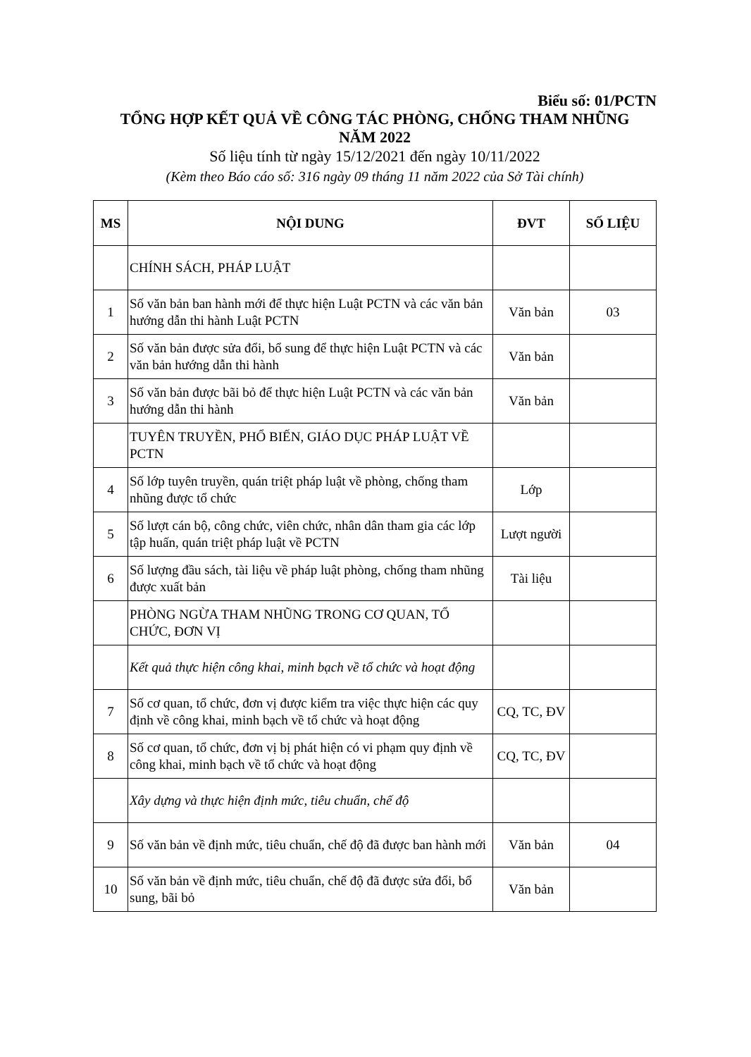Biểu số: 01/PCTN
TỔNG HỢP KẾT QUẢ VỀ CÔNG TÁC PHÒNG, CHỐNG THAM NHŨNG
NĂM 2022
Số liệu tính từ ngày 15/12/2021 đến ngày 10/11/2022
(Kèm theo Báo cáo số: 316 ngày 09 tháng 11 năm 2022 của Sở Tài chính)
| MS | NỘI DUNG | ĐVT | SỐ LIỆU |
| --- | --- | --- | --- |
| | CHÍNH SÁCH, PHÁP LUẬT | | |
| 1 | Số văn bản ban hành mới để thực hiện Luật PCTN và các văn bản hướng dẫn thi hành Luật PCTN | Văn bản | 03 |
| 2 | Số văn bản được sửa đổi, bổ sung để thực hiện Luật PCTN và các văn bản hướng dẫn thi hành | Văn bản | |
| 3 | Số văn bản được bãi bỏ để thực hiện Luật PCTN và các văn bản hướng dẫn thi hành | Văn bản | |
| | TUYÊN TRUYỀN, PHỔ BIẾN, GIÁO DỤC PHÁP LUẬT VỀ PCTN | | |
| 4 | Số lớp tuyên truyền, quán triệt pháp luật về phòng, chống tham nhũng được tổ chức | Lớp | |
| 5 | Số lượt cán bộ, công chức, viên chức, nhân dân tham gia các lớp tập huấn, quán triệt pháp luật về PCTN | Lượt người | |
| 6 | Số lượng đầu sách, tài liệu về pháp luật phòng, chống tham nhũng được xuất bản | Tài liệu | |
| | PHÒNG NGỪA THAM NHŨNG TRONG CƠ QUAN, TỔ CHỨC, ĐƠN VỊ | | |
| | Kết quả thực hiện công khai, minh bạch về tổ chức và hoạt động | | |
| 7 | Số cơ quan, tổ chức, đơn vị được kiểm tra việc thực hiện các quy định về công khai, minh bạch về tổ chức và hoạt động | CQ, TC, ĐV | |
| 8 | Số cơ quan, tổ chức, đơn vị bị phát hiện có vi phạm quy định về công khai, minh bạch về tổ chức và hoạt động | CQ, TC, ĐV | |
| | Xây dựng và thực hiện định mức, tiêu chuẩn, chế độ | | |
| 9 | Số văn bản về định mức, tiêu chuẩn, chế độ đã được ban hành mới | Văn bản | 04 |
| 10 | Số văn bản về định mức, tiêu chuẩn, chế độ đã được sửa đổi, bổ sung, bãi bỏ | Văn bản | |